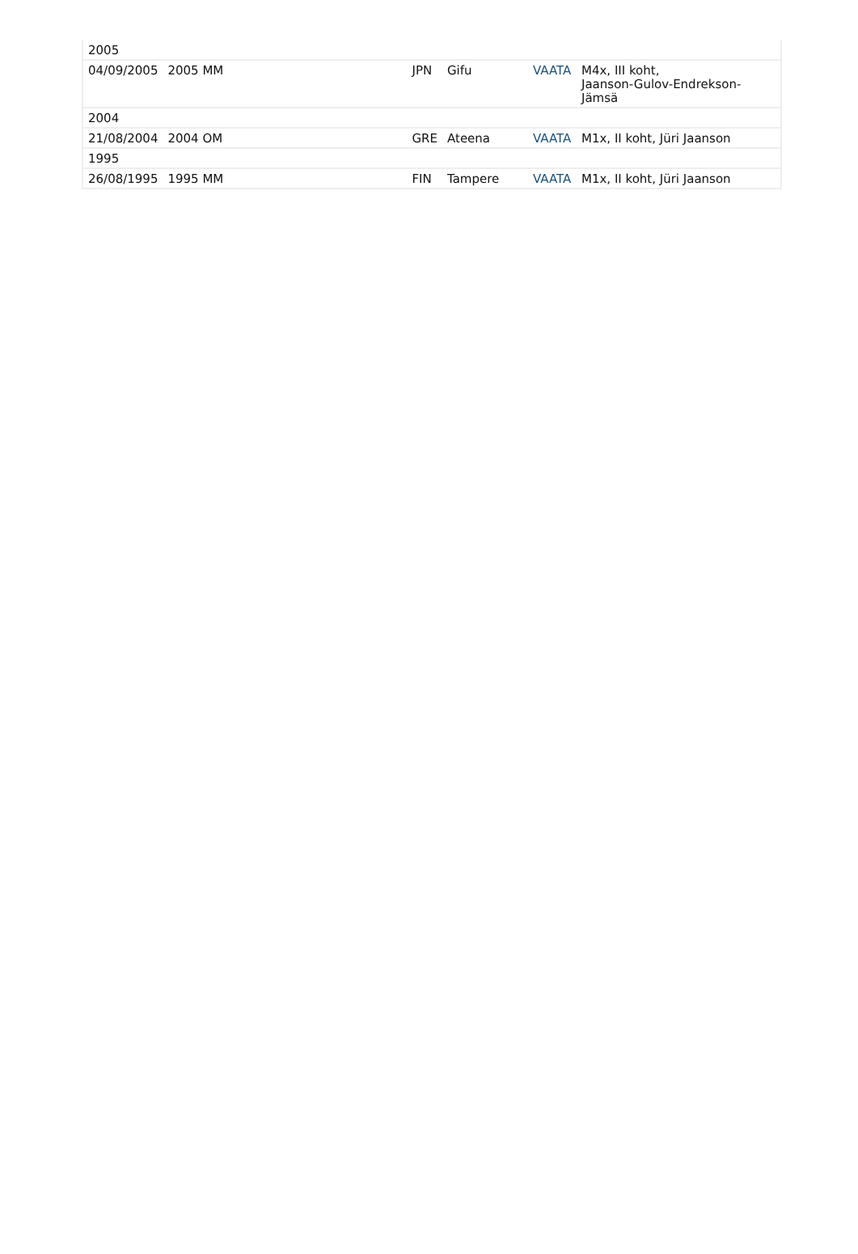| 2005 | | | | | |
| 04/09/2005 | 2005 MM | JPN | Gifu | VAATA | M4x, III koht, Jaanson-Gulov-Endrekson-Jämsä |
| 2004 | | | | | |
| 21/08/2004 | 2004 OM | GRE | Ateena | VAATA | M1x, II koht, Jüri Jaanson |
| 1995 | | | | | |
| 26/08/1995 | 1995 MM | FIN | Tampere | VAATA | M1x, II koht, Jüri Jaanson |